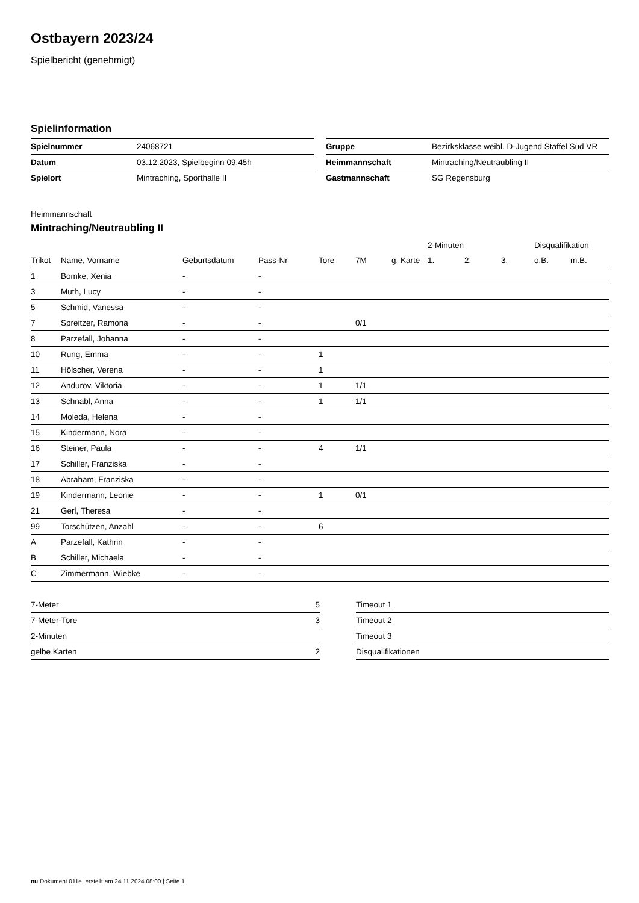Ostbayern 2023/24
Spielbericht (genehmigt)
Spielinformation
| Spielnummer | 24068721 |
| Datum | 03.12.2023, Spielbeginn 09:45h |
| Spielort | Mintraching, Sporthalle II |
| Gruppe | Bezirksklasse weibl. D-Jugend Staffel Süd VR |
| Heimmannschaft | Mintraching/Neutraubling II |
| Gastmannschaft | SG Regensburg |
Heimmannschaft
Mintraching/Neutraubling II
| | | | | | | | 2-Minuten | | | Disqualifikation | |
| --- | --- | --- | --- | --- | --- | --- | --- | --- | --- | --- | --- |
| Trikot | Name, Vorname | Geburtsdatum | Pass-Nr | Tore | 7M | g. Karte | 1. | 2. | 3. | o.B. | m.B. |
| 1 | Bomke, Xenia | - | - | | | | | | | | |
| 3 | Muth, Lucy | - | - | | | | | | | | |
| 5 | Schmid, Vanessa | - | - | | | | | | | | |
| 7 | Spreitzer, Ramona | - | - | | 0/1 | | | | | | |
| 8 | Parzefall, Johanna | - | - | | | | | | | | |
| 10 | Rung, Emma | - | - | 1 | | | | | | | |
| 11 | Hölscher, Verena | - | - | 1 | | | | | | | |
| 12 | Andurov, Viktoria | - | - | 1 | 1/1 | | | | | | |
| 13 | Schnabl, Anna | - | - | 1 | 1/1 | | | | | | |
| 14 | Moleda, Helena | - | - | | | | | | | | |
| 15 | Kindermann, Nora | - | - | | | | | | | | |
| 16 | Steiner, Paula | - | - | 4 | 1/1 | | | | | | |
| 17 | Schiller, Franziska | - | - | | | | | | | | |
| 18 | Abraham, Franziska | - | - | | | | | | | | |
| 19 | Kindermann, Leonie | - | - | 1 | 0/1 | | | | | | |
| 21 | Gerl, Theresa | - | - | | | | | | | | |
| 99 | Torschützen, Anzahl | - | - | 6 | | | | | | | |
| A | Parzefall, Kathrin | - | - | | | | | | | | |
| B | Schiller, Michaela | - | - | | | | | | | | |
| C | Zimmermann, Wiebke | - | - | | | | | | | | |
| 7-Meter | 5 |
| 7-Meter-Tore | 3 |
| 2-Minuten | |
| gelbe Karten | 2 |
| Timeout 1 |
| Timeout 2 |
| Timeout 3 |
| Disqualifikationen |
nu.Dokument 011e, erstellt am 24.11.2024 08:00 | Seite 1